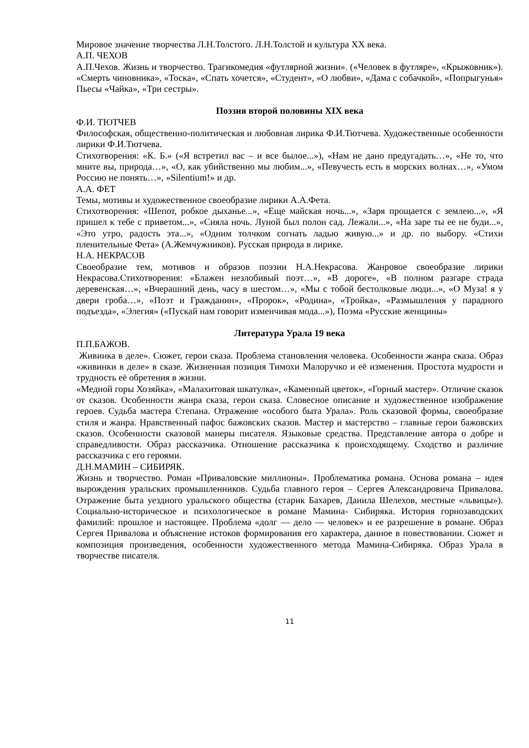Мировое значение творчества Л.Н.Толстого. Л.Н.Толстой и культура XX века.
А.П. ЧЕХОВ
А.П.Чехов. Жизнь и творчество. Трагикомедия «футлярной жизни». («Человек в футляре», «Крыжовник»). «Смерть чиновника», «Тоска», «Спать хочется», «Студент», «О любви», «Дама с собачкой», «Попрыгунья» Пьесы «Чайка», «Три сестры».
Поэзия второй половины XIX века
Ф.И. ТЮТЧЕВ
Философская, общественно-политическая и любовная лирика Ф.И.Тютчева. Художественные особенности лирики Ф.И.Тютчева.
Стихотворения: «К. Б.» («Я встретил вас – и все былое...»), «Нам не дано предугадать…», «Не то, что мните вы, природа…», «О, как убийственно мы любим...», «Певучесть есть в морских волнах…», «Умом Россию не понять…», «Silentium!» и др.
А.А. ФЕТ
Темы, мотивы и художественное своеобразие лирики А.А.Фета.
Стихотворения: «Шепот, робкое дыханье...», «Еще майская ночь...», «Заря прощается с землею...», «Я пришел к тебе с приветом...», «Сияла ночь. Луной был полон сад. Лежали...», «На заре ты ее не буди...», «Это утро, радость эта...», «Одним толчком согнать ладью живую...» и др. по выбору. «Стихи пленительные Фета» (А.Жемчужников). Русская природа в лирике.
Н.А. НЕКРАСОВ
Своеобразие тем, мотивов и образов поэзии Н.А.Некрасова. Жанровое своеобразие лирики Некрасова.Стихотворения: «Блажен незлобивый поэт…», «В дороге», «В полном разгаре страда деревенская…», «Вчерашний день, часу в шестом…», «Мы с тобой бестолковые люди...», «О Муза! я у двери гроба…», «Поэт и Гражданин», «Пророк», «Родина», «Тройка», «Размышления у парадного подъезда», «Элегия» («Пускай нам говорит изменчивая мода...»), Поэма «Русские женщины»
Литература Урала 19 века
П.П.БАЖОВ.
Живинка в деле». Сюжет, герои сказа. Проблема становления человека. Особенности жанра сказа. Образ «живинки в деле» в сказе. Жизненная позиция Тимохи Малоручко и её изменения. Простота мудрости и трудность её обретения в жизни.
«Медной горы Хозяйка», «Малахитовая шкатулка», «Каменный цветок», «Горный мастер». Отличие сказок от сказов. Особенности жанра сказа, герои сказа. Словесное описание и художественное изображение героев. Судьба мастера Степана. Отражение «особого быта Урала». Роль сказовой формы, своеобразие стиля и жанра. Нравственный пафос бажовских сказов. Мастер и мастерство – главные герои бажовских сказов. Особенности сказовой манеры писателя. Языковые средства. Представление автора о добре и справедливости. Образ рассказчика. Отношение рассказчика к происходящему. Сходство и различие рассказчика с его героями.
Д.Н.МАМИН – СИБИРЯК.
Жизнь и творчество. Роман «Приваловские миллионы». Проблематика романа. Основа романа – идея вырождения уральских промышленников. Судьба главного героя – Сергея Александровича Привалова. Отражение быта уездного уральского общества (старик Бахарев, Данила Шелехов, местные «львицы»). Социально-историческое и психологическое в романе Мамина- Сибиряка. История горнозаводских фамилий: прошлое и настоящее. Проблема «долг — дело — человек» и ее разрешение в романе. Образ Сергея Привалова и объяснение истоков формирования его характера, данное в повествовании. Сюжет и композиция произведения, особенности художественного метода Мамина-Сибиряка. Образ Урала в творчестве писателя.
11